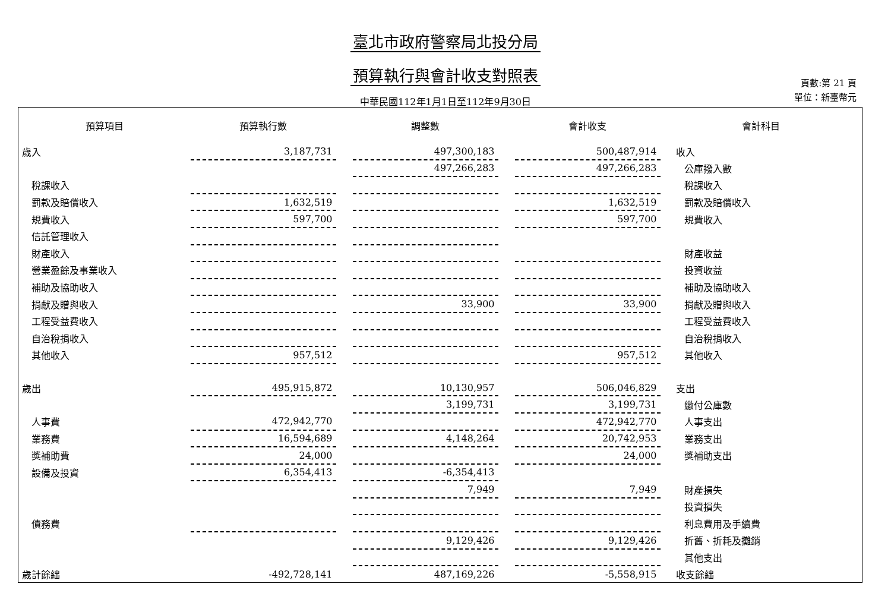臺北市政府警察局北投分局
預算執行與會計收支對照表
中華民國112年1月1日至112年9月30日
頁數:第 21 頁
單位：新臺幣元
| 預算項目 | 預算執行數 | | 調整數 | | 會計收支 | 會計科目 |
| --- | --- | --- | --- | --- | --- | --- |
| 歲入 | 3,187,731 | | 497,300,183 | | 500,487,914 | 收入 |
| | | | 497,266,283 | | 497,266,283 | 公庫撥入數 |
| 稅課收入 | | | | | | 稅課收入 |
| 罰款及賠償收入 | 1,632,519 | | | | 1,632,519 | 罰款及賠償收入 |
| 規費收入 | 597,700 | | | | 597,700 | 規費收入 |
| 信託管理收入 | | | | | | |
| 財產收入 | | | | | | 財產收益 |
| 營業盈餘及事業收入 | | | | | | 投資收益 |
| 補助及協助收入 | | | | | | 補助及協助收入 |
| 捐獻及贈與收入 | | | 33,900 | | 33,900 | 捐獻及贈與收入 |
| 工程受益費收入 | | | | | | 工程受益費收入 |
| 自治稅捐收入 | | | | | | 自治稅捐收入 |
| 其他收入 | 957,512 | | | | 957,512 | 其他收入 |
| 歲出 | 495,915,872 | | 10,130,957 | | 506,046,829 | 支出 |
| | | | 3,199,731 | | 3,199,731 | 繳付公庫數 |
| 人事費 | 472,942,770 | | | | 472,942,770 | 人事支出 |
| 業務費 | 16,594,689 | | 4,148,264 | | 20,742,953 | 業務支出 |
| 獎補助費 | 24,000 | | | | 24,000 | 獎補助支出 |
| 設備及投資 | 6,354,413 | | -6,354,413 | | | |
| | | | 7,949 | | 7,949 | 財產損失 |
| | | | | | | 投資損失 |
| 債務費 | | | | | | 利息費用及手續費 |
| | | | 9,129,426 | | 9,129,426 | 折舊、折耗及攤銷 |
| | | | | | | 其他支出 |
| 歲計餘絀 | -492,728,141 | | 487,169,226 | | -5,558,915 | 收支餘絀 |